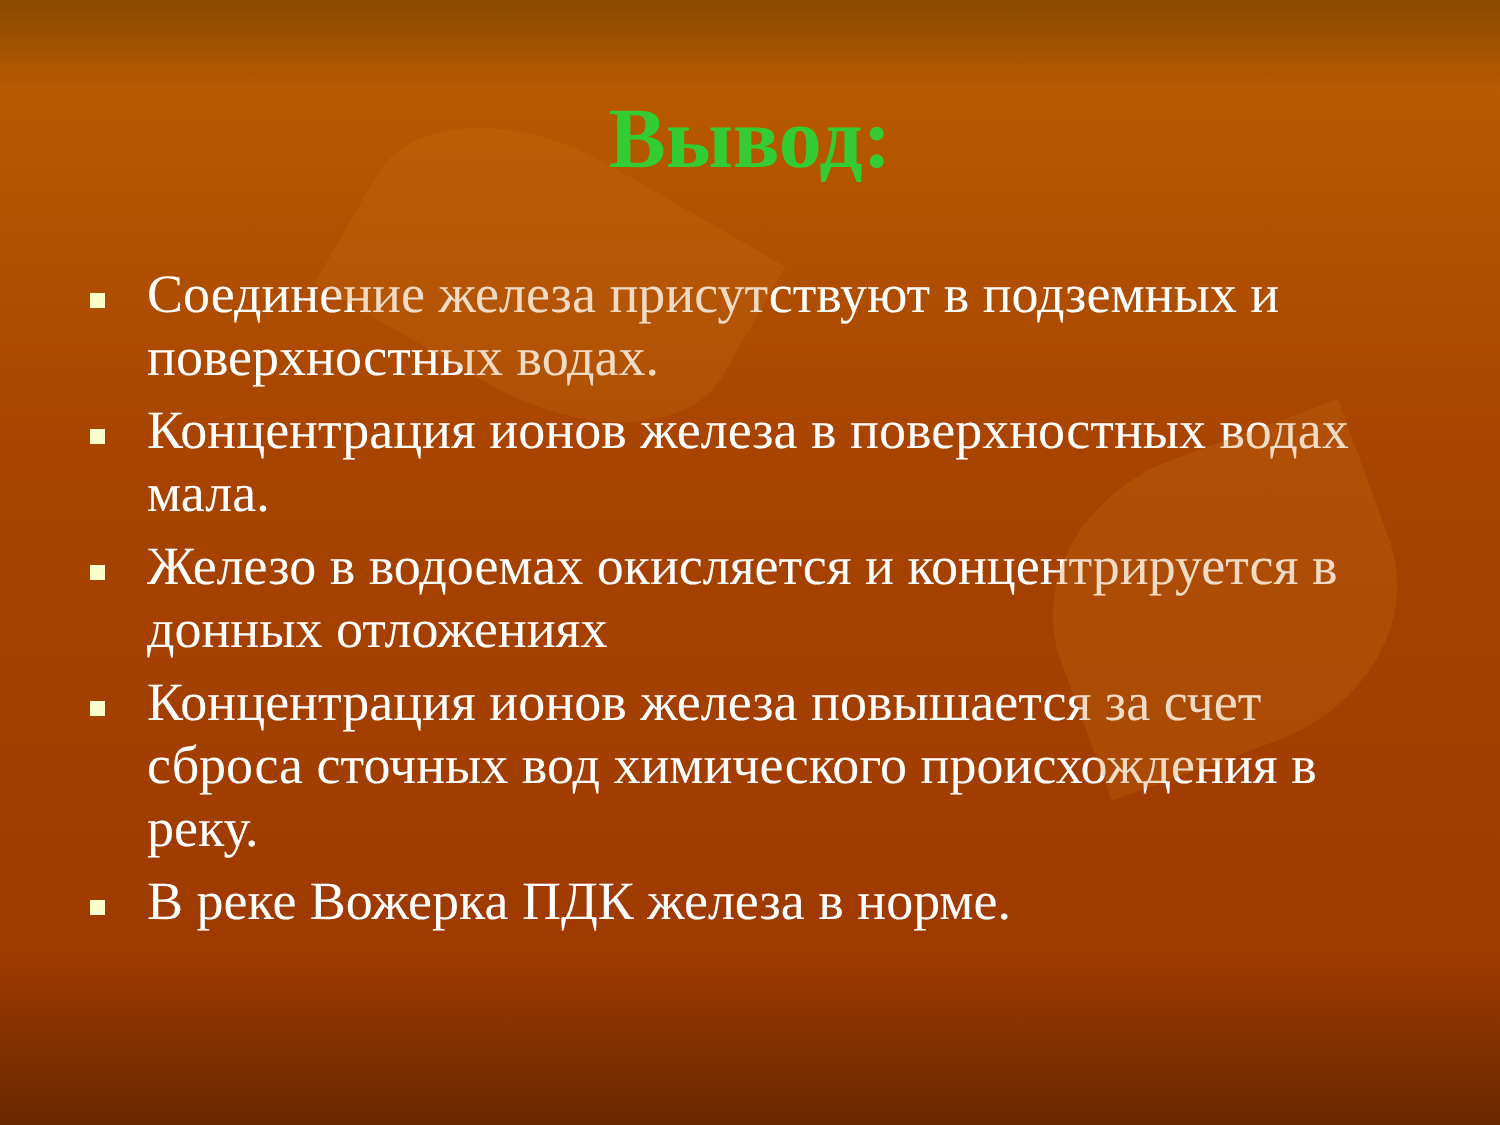Вывод:
Соединение железа присутствуют в подземных и поверхностных водах.
Концентрация ионов железа в поверхностных водах мала.
Железо в водоемах окисляется и концентрируется в донных отложениях
Концентрация ионов железа повышается за счет сброса сточных вод химического происхождения в реку.
В реке Вожерка ПДК железа в норме.